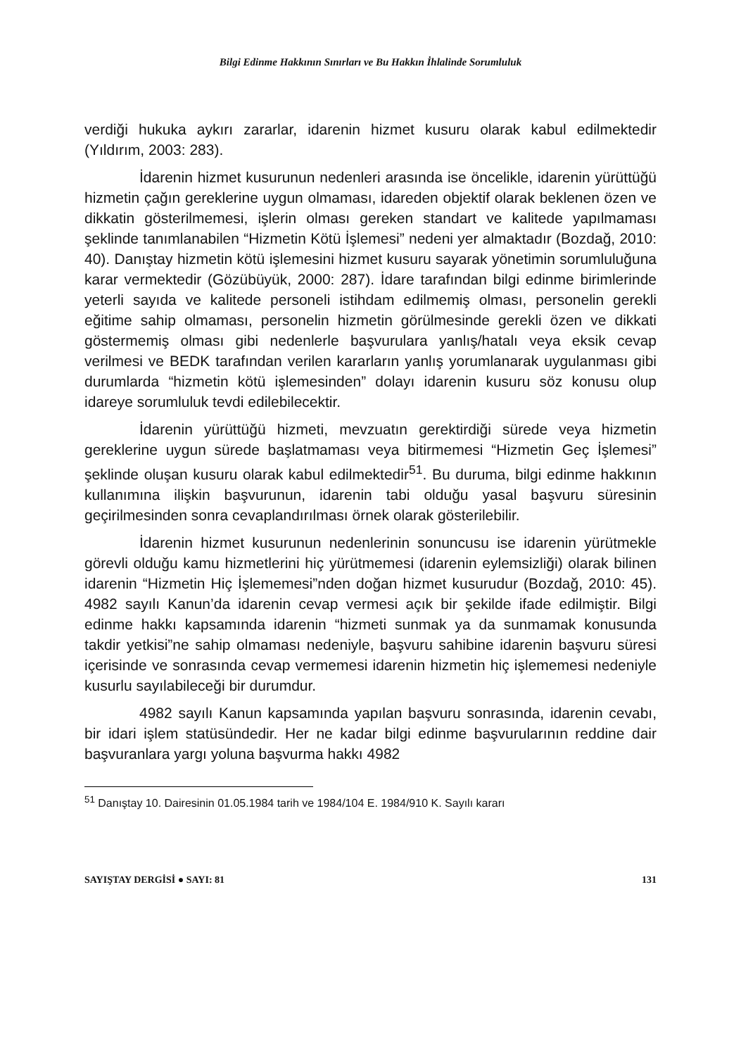Bilgi Edinme Hakkının Sınırları ve Bu Hakkın İhlalinde Sorumluluk
verdiği hukuka aykırı zararlar, idarenin hizmet kusuru olarak kabul edilmektedir (Yıldırım, 2003: 283).
İdarenin hizmet kusurunun nedenleri arasında ise öncelikle, idarenin yürüttüğü hizmetin çağın gereklerine uygun olmaması, idareden objektif olarak beklenen özen ve dikkatin gösterilmemesi, işlerin olması gereken standart ve kalitede yapılmaması şeklinde tanımlanabilen “Hizmetin Kötü İşlemesi” nedeni yer almaktadır (Bozdağ, 2010: 40). Danıştay hizmetin kötü işlemesini hizmet kusuru sayarak yönetimin sorumluluğuna karar vermekte­dir (Gözübüyük, 2000: 287). İdare tarafından bilgi edinme birimlerinde yeterli sayıda ve kalitede personeli istihdam edilmemiş olması, personelin gerekli eğitime sahip olmaması, personelin hizmetin görülmesinde gerekli özen ve dikkati göstermemiş olması gibi nedenlerle başvurulara yanlış/hatalı veya eksik cevap verilmesi ve BEDK tarafından verilen kararların yanlış yorum­lanarak uygulanması gibi durumlarda “hizmetin kötü işlemesinden” dolayı idarenin kusuru söz konusu olup idareye sorumluluk tevdi edilebilecektir.
İdarenin yürüttüğü hizmeti, mevzuatın gerektirdiği sürede veya hizmetin gereklerine uygun sürede başlatmaması veya bitirmemesi “Hizmetin Geç İşlemesi” şeklinde oluşan kusuru olarak kabul edilmektedir<sup>51</sup>. Bu duruma, bilgi edinme hakkının kullanımına ilişkin başvurunun, idarenin tabi olduğu yasal başvuru süresinin geçirilmesinden sonra cevaplandırılması örnek olarak gösterilebilir.
İdarenin hizmet kusurunun nedenlerinin sonuncusu ise idarenin yürütmekle görevli olduğu kamu hizmetlerini hiç yürütmemesi (idarenin eylemsizliği) olarak bilinen idarenin “Hizmetin Hiç İşlememesi”nden doğan hizmet kusurudur (Bozdağ, 2010: 45). 4982 sayılı Kanun’da idarenin cevap vermesi açık bir şekilde ifade edilmiştir. Bilgi edinme hakkı kapsamında idarenin “hizmeti sunmak ya da sunmamak konusunda takdir yetkisi”ne sahip olmaması nedeniyle, başvuru sahibine idarenin başvuru süresi içerisinde ve sonrasında cevap vermemesi idarenin hizmetin hiç işlememesi nedeniyle kusurlu sayılabileceği bir durumdur.
4982 sayılı Kanun kapsamında yapılan başvuru sonrasında, idarenin cevabı, bir idari işlem statüsündedir. Her ne kadar bilgi edinme başvurularının reddine dair başvuranlara yargı yoluna başvurma hakkı 4982
<sup>51</sup> Danıştay 10. Dairesinin 01.05.1984 tarih ve 1984/104 E. 1984/910 K. Sayılı kararı
SAYIŞTAY DERGİSİ ● SAYI: 81 131